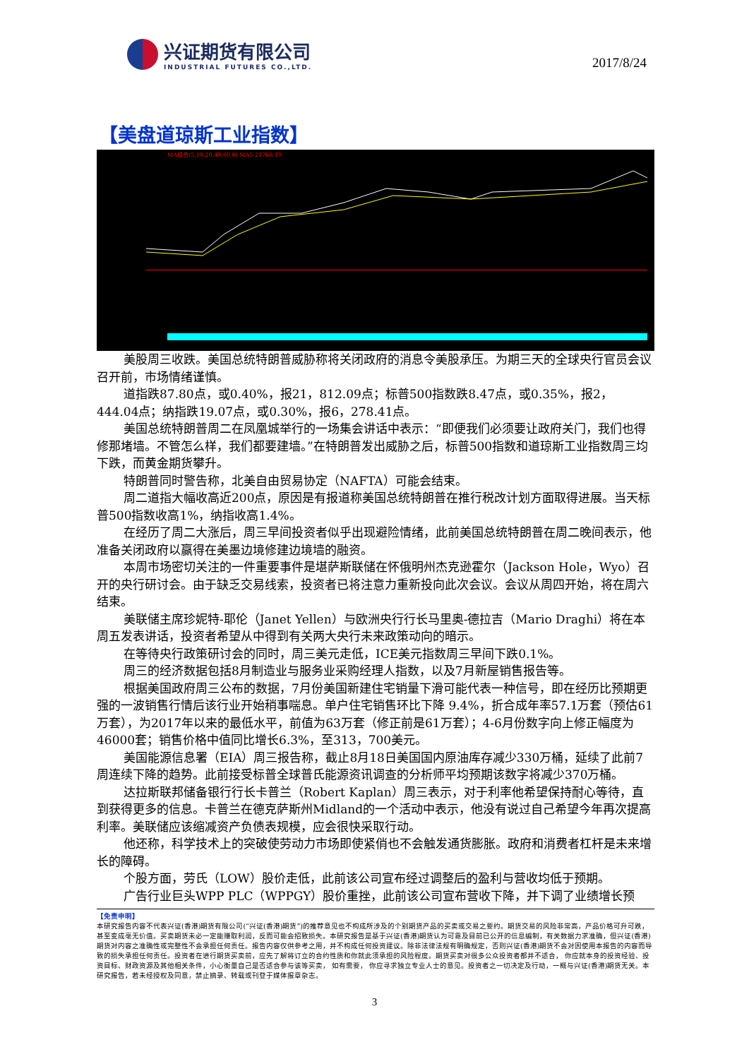兴证期货有限公司
INDUSTRIAL FUTURES CO.,LTD.
2017/8/24
【美盘道琼斯工业指数】
MA组合(5,10,20,40,60,0) MA5 21768.19
美股周三收跌。美国总统特朗普威胁称将关闭政府的消息令美股承压。为期三天的全球央行官员会议召开前，市场情绪谨慎。
道指跌87.80点，或0.40%，报21，812.09点；标普500指数跌8.47点，或0.35%，报2，444.04点；纳指跌19.07点，或0.30%，报6，278.41点。
美国总统特朗普周二在凤凰城举行的一场集会讲话中表示：“即便我们必须要让政府关门，我们也得修那堵墙。不管怎么样，我们都要建墙。”在特朗普发出威胁之后，标普500指数和道琼斯工业指数周三均下跌，而黄金期货攀升。
特朗普同时警告称，北美自由贸易协定（NAFTA）可能会结束。
周二道指大幅收高近200点，原因是有报道称美国总统特朗普在推行税改计划方面取得进展。当天标普500指数收高1%，纳指收高1.4%。
在经历了周二大涨后，周三早间投资者似乎出现避险情绪，此前美国总统特朗普在周二晚间表示，他准备关闭政府以赢得在美墨边境修建边境墙的融资。
本周市场密切关注的一件重要事件是堪萨斯联储在怀俄明州杰克逊霍尔（Jackson Hole，Wyo）召开的央行研讨会。由于缺乏交易线索，投资者已将注意力重新投向此次会议。会议从周四开始，将在周六结束。
美联储主席珍妮特-耶伦（Janet Yellen）与欧洲央行行长马里奥-德拉吉（Mario Draghi）将在本周五发表讲话，投资者希望从中得到有关两大央行未来政策动向的暗示。
在等待央行政策研讨会的同时，周三美元走低，ICE美元指数周三早间下跌0.1%。
周三的经济数据包括8月制造业与服务业采购经理人指数，以及7月新屋销售报告等。
根据美国政府周三公布的数据，7月份美国新建住宅销量下滑可能代表一种信号，即在经历比预期更强的一波销售行情后该行业开始稍事喘息。单户住宅销售环比下降 9.4%，折合成年率57.1万套（预估61万套），为2017年以来的最低水平，前值为63万套（修正前是61万套）；4-6月份数字向上修正幅度为46000套；销售价格中值同比增长6.3%，至313，700美元。
美国能源信息署（EIA）周三报告称，截止8月18日美国国内原油库存减少330万桶，延续了此前7周连续下降的趋势。此前接受标普全球普氏能源资讯调查的分析师平均预期该数字将减少370万桶。
达拉斯联邦储备银行行长卡普兰（Robert Kaplan）周三表示，对于利率他希望保持耐心等待，直到获得更多的信息。卡普兰在德克萨斯州Midland的一个活动中表示，他没有说过自己希望今年再次提高利率。美联储应该缩减资产负债表规模，应会很快采取行动。
他还称，科学技术上的突破使劳动力市场即使紧俏也不会触发通货膨胀。政府和消费者杠杆是未来增长的障碍。
个股方面，劳氏（LOW）股价走低，此前该公司宣布经过调整后的盈利与营收均低于预期。
广告行业巨头WPP PLC（WPPGY）股价重挫，此前该公司宣布营收下降，并下调了业绩增长预
【免责申明】
本研究报告内容不代表兴证(香港)期货有限公司(“兴证(香港)期货”)的推荐意见也不构成所涉及的个别期货产品的买卖或交易之要约。期货交易的风险非常高，产品价格可升可跌，甚至变成毫无价值。买卖期货未必一定能赚取利润，反而可能会招致损失。本研究报告是基于兴证(香港)期货认为可靠及目前已公开的信息编制，有关数据力求准确，但兴证(香港)期货对内容之准确性或完整性不会承担任何责任。报告内容仅供参考之用，并不构成任何投资建议。除非法律法规有明确规定，否则兴证(香港)期货不会对因使用本报告的内容而导致的损失承担任何责任。投资者在进行期货买卖前，应先了解将订立的合约性质和你就此须承担的风险程度。期货买卖对很多公众投资者都并不适合， 你应就本身的投资经验、投资目标、财政资源及其他相关条件，小心衡量自己是否适合参与该等买卖， 如有需要， 你应寻求独立专业人士的意见。投资者之一切决定及行动，一概与兴证(香港)期货无关。本研究报告，若未经授权及同意，禁止摘录、转载或刊登于媒体报章杂志。
3